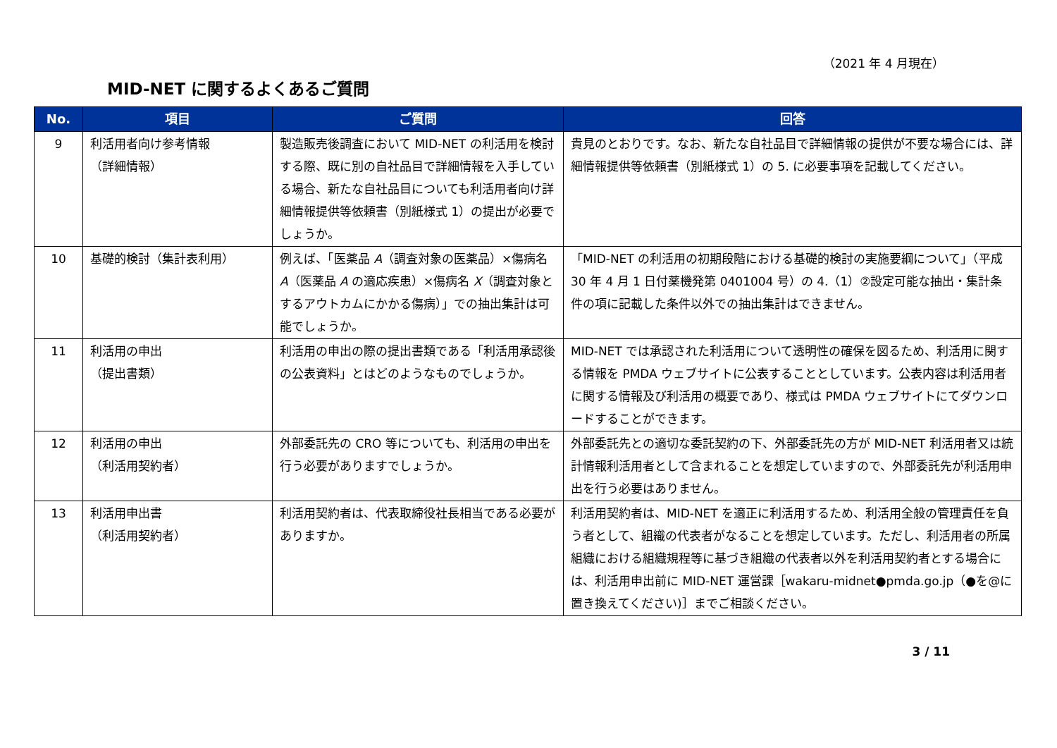（2021 年 4 月現在）
MID-NET に関するよくあるご質問
| No. | 項目 | ご質問 | 回答 |
| --- | --- | --- | --- |
| 9 | 利活用者向け参考情報 （詳細情報） | 製造販売後調査において MID-NET の利活用を検討する際、既に別の自社品目で詳細情報を入手している場合、新たな自社品目についても利活用者向け詳細情報提供等依頼書（別紙様式 1）の提出が必要でしょうか。 | 貴見のとおりです。なお、新たな自社品目で詳細情報の提供が不要な場合には、詳細情報提供等依頼書（別紙様式 1）の 5. に必要事項を記載してください。 |
| 10 | 基礎的検討（集計表利用） | 例えば、「医薬品 A （調査対象の医薬品）×傷病名 A （医薬品 A の適応疾患）×傷病名 X （調査対象とするアウトカムにかかる傷病）」での抽出集計は可能でしょうか。 | 「MID-NET の利活用の初期段階における基礎的検討の実施要綱について」（平成 30 年 4 月 1 日付薬機発第 0401004 号）の 4.（1）②設定可能な抽出・集計条件の項に記載した条件以外での抽出集計はできません。 |
| 11 | 利活用の申出 （提出書類） | 利活用の申出の際の提出書類である「利活用承認後の公表資料」とはどのようなものでしょうか。 | MID-NET では承認された利活用について透明性の確保を図るため、利活用に関する情報を PMDA ウェブサイトに公表することとしています。公表内容は利活用者に関する情報及び利活用の概要であり、様式は PMDA ウェブサイトにてダウンロードすることができます。 |
| 12 | 利活用の申出 （利活用契約者） | 外部委託先の CRO 等についても、利活用の申出を行う必要がありますでしょうか。 | 外部委託先との適切な委託契約の下、外部委託先の方が MID-NET 利活用者又は統計情報利活用者として含まれることを想定していますので、外部委託先が利活用申出を行う必要はありません。 |
| 13 | 利活用申出書 （利活用契約者） | 利活用契約者は、代表取締役社長相当である必要がありますか。 | 利活用契約者は、MID-NET を適正に利活用するため、利活用全般の管理責任を負う者として、組織の代表者がなることを想定しています。ただし、利活用者の所属組織における組織規程等に基づき組織の代表者以外を利活用契約者とする場合には、利活用申出前に MID-NET 運営課［wakaru-midnet●pmda.go.jp（●を@に置き換えてください)］までご相談ください。 |
3 / 11